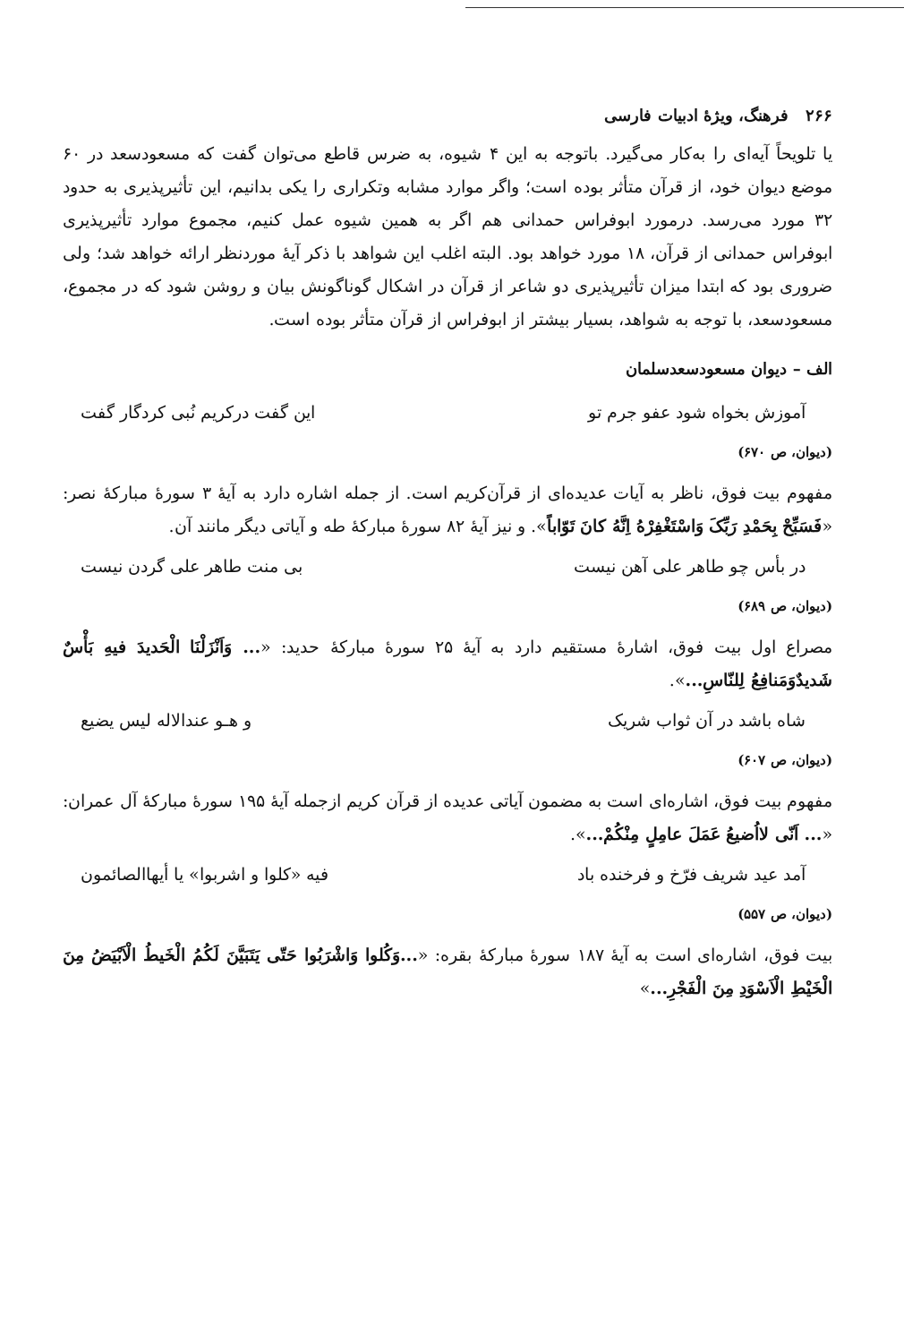۲۶۶ فرهنگ، ویژهٔ ادبیات فارسی
یا تلویحاً آیه‌ای را به‌کار می‌گیرد. باتوجه به این ۴ شیوه، به ضرس قاطع می‌توان گفت که مسعودسعد در ۶۰ موضع دیوان خود، از قرآن متأثر بوده است؛ واگر موارد مشابه وتکراری را یکی بدانیم، این تأثیرپذیری به حدود ۳۲ مورد می‌رسد. درمورد ابوفراس حمدانی هم اگر به همین شیوه عمل کنیم، مجموع موارد تأثیرپذیری ابوفراس حمدانی از قرآن، ۱۸ مورد خواهد بود. البته اغلب این شواهد با ذکر آیهٔ موردنظر ارائه خواهد شد؛ ولی ضروری بود که ابتدا میزان تأثیرپذیری دو شاعر از قرآن در اشکال گوناگونش بیان و روشن شود که در مجموع، مسعودسعد، با توجه به شواهد، بسیار بیشتر از ابوفراس از قرآن متأثر بوده است.
الف – دیوان مسعودسعدسلمان
آموزش بخواه شود عفو جرم تو این گفت درکریم نُبی کردگار گفت
(دیوان، ص ۶۷۰)
مفهوم بیت فوق، ناظر به آیات عدیده‌ای از قرآن‌کریم است. از جمله اشاره دارد به آیهٔ ۳ سورهٔ مبارکهٔ نصر: «فَسَبِّحْ بِحَمْدِ رَبِّکَ وَاسْتَغْفِرْهُ اِنَّهُ کانَ تَوّاباً». و نیز آیهٔ ۸۲ سورهٔ مبارکهٔ طه و آیاتی دیگر مانند آن.
در بأس چو طاهر علی آهن نیست بی منت طاهر علی گردن نیست
(دیوان، ص ۶۸۹)
مصراع اول بیت فوق، اشارهٔ مستقیم دارد به آیهٔ ۲۵ سورهٔ مبارکهٔ حدید: «... وَاَنْزَلْنَا الْحَدیدَ فیهِ بَأْسٌ شَدیدٌوَمَنافِعُ لِلنّاسِ...».
شاه باشد در آن ثواب شریک و هـو عندالاله لیس یضیع
(دیوان، ص ۶۰۷)
مفهوم بیت فوق، اشاره‌ای است به مضمون آیاتی عدیده از قرآن کریم ازجمله آیهٔ ۱۹۵ سورهٔ مبارکهٔ آل عمران: «... اَنّی لااُضیعُ عَمَلَ عامِلٍ مِنْکُمْ...».
آمد عید شریف فرّخ و فرخنده باد فیه «کلوا و اشربوا» یا أیهاالصائمون
(دیوان، ص ۵۵۷)
بیت فوق، اشاره‌ای است به آیهٔ ۱۸۷ سورهٔ مبارکهٔ بقره: «...وَکُلوا وَاشْرَبُوا حَتّی یَتَبَیَّنَ لَکُمُ الْخَیطُ الْاَبْیَضُ مِنَ الْخَیْطِ الْاَسْوَدِ مِنَ الْفَجْرِ...»